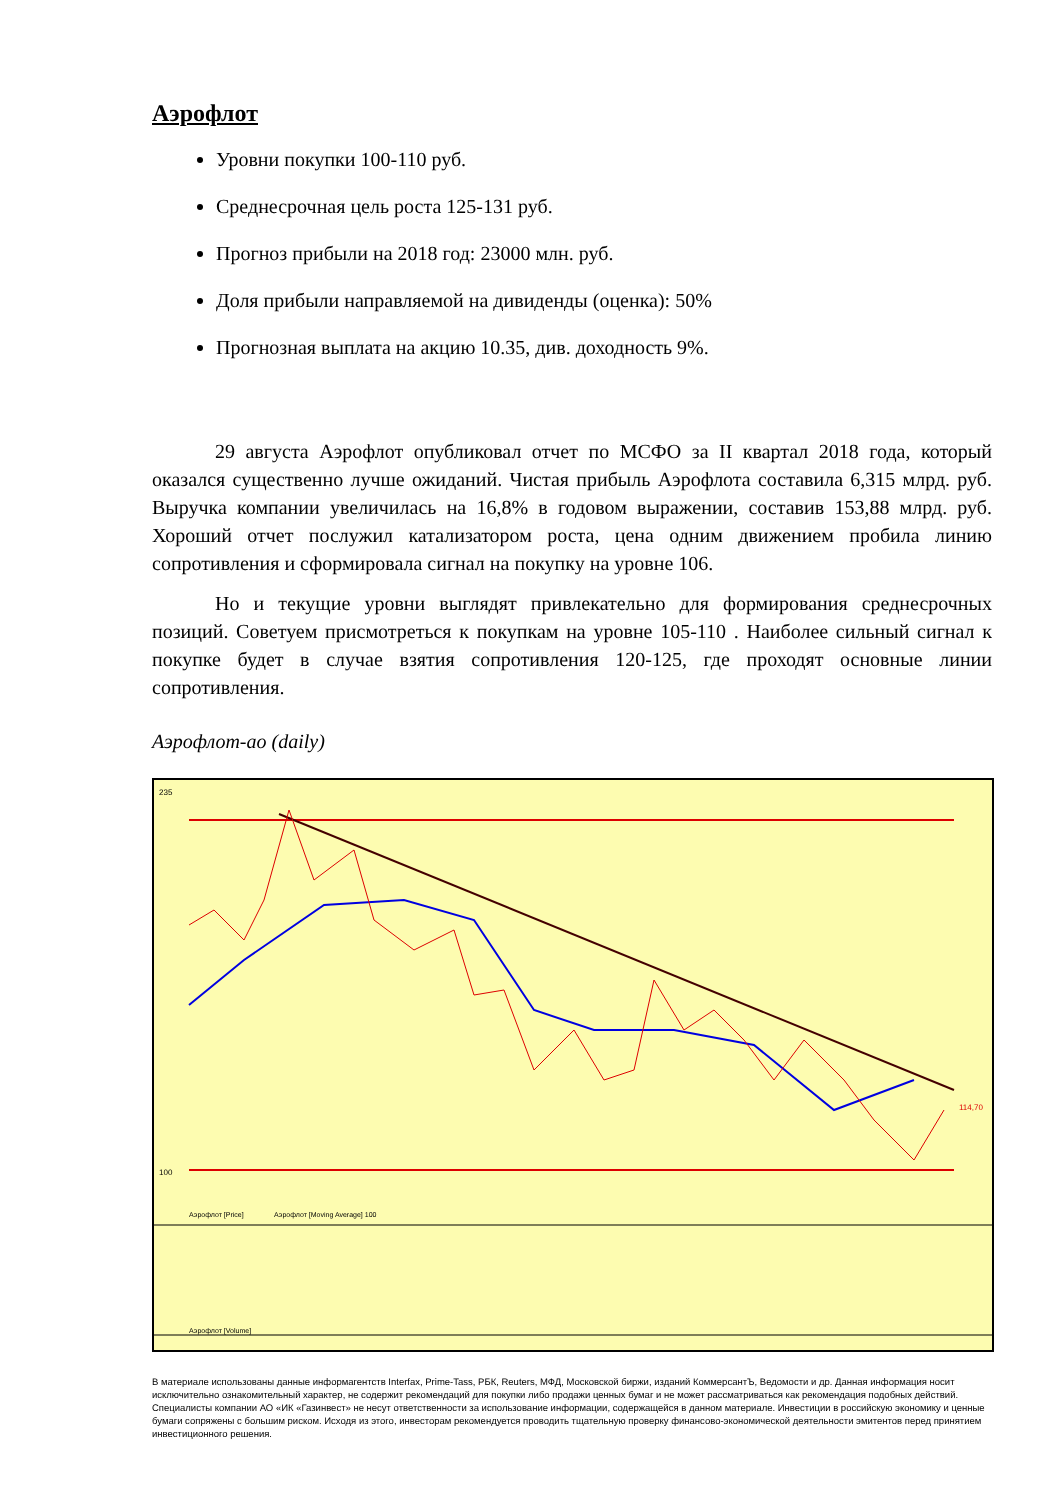Аэрофлот
Уровни покупки 100-110 руб.
Среднесрочная цель роста 125-131 руб.
Прогноз прибыли на 2018 год: 23000 млн. руб.
Доля прибыли направляемой на дивиденды (оценка): 50%
Прогнозная выплата на акцию 10.35, див. доходность 9%.
29 августа Аэрофлот опубликовал отчет по МСФО за II квартал 2018 года, который оказался существенно лучше ожиданий. Чистая прибыль Аэрофлота составила 6,315 млрд. руб. Выручка компании увеличилась на 16,8% в годовом выражении, составив 153,88 млрд. руб. Хороший отчет послужил катализатором роста, цена одним движением пробила линию сопротивления и сформировала сигнал на покупку на уровне 106.
Но и текущие уровни выглядят привлекательно для формирования среднесрочных позиций. Советуем присмотреться к покупкам на уровне 105-110 . Наиболее сильный сигнал к покупке будет в случае взятия сопротивления 120-125, где проходят основные линии сопротивления.
Аэрофлот-ао (daily)
235
100
Аэрофлот [Price]
Аэрофлот [Moving Average] 100
Аэрофлот [Volume]
114,70
В материале использованы данные информагентств Interfax, Prime-Tass, РБК, Reuters, МФД, Московской биржи, изданий КоммерсантЪ, Ведомости и др. Данная информация носит исключительно ознакомительный характер, не содержит рекомендаций для покупки либо продажи ценных бумаг и не может рассматриваться как рекомендация подобных действий. Специалисты компании АО «ИК «Газинвест» не несут ответственности за использование информации, содержащейся в данном материале. Инвестиции в российскую экономику и ценные бумаги сопряжены с большим риском. Исходя из этого, инвесторам рекомендуется проводить тщательную проверку финансово-экономической деятельности эмитентов перед принятием инвестиционного решения.